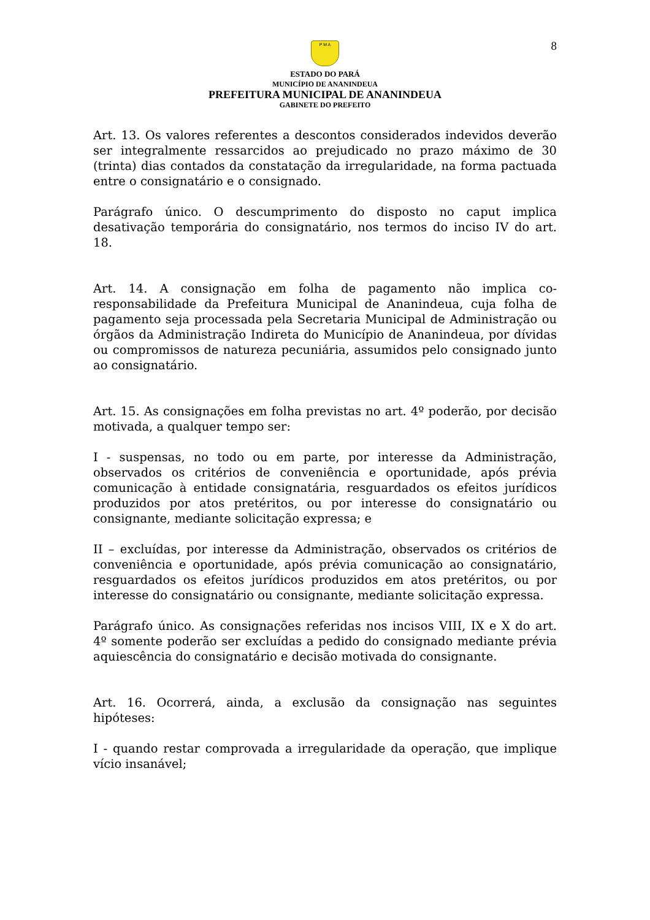8
P M A
ESTADO DO PARÁ
MUNICÍPIO DE ANANINDEUA
PREFEITURA MUNICIPAL DE ANANINDEUA
GABINETE DO PREFEITO
Art. 13. Os valores referentes a descontos considerados indevidos deverão ser integralmente ressarcidos ao prejudicado no prazo máximo de 30 (trinta) dias contados da constatação da irregularidade, na forma pactuada entre o consignatário e o consignado.
Parágrafo único. O descumprimento do disposto no caput implica desativação temporária do consignatário, nos termos do inciso IV do art. 18.
Art. 14. A consignação em folha de pagamento não implica co-responsabilidade da Prefeitura Municipal de Ananindeua, cuja folha de pagamento seja processada pela Secretaria Municipal de Administração ou órgãos da Administração Indireta do Município de Ananindeua, por dívidas ou compromissos de natureza pecuniária, assumidos pelo consignado junto ao consignatário.
Art. 15. As consignações em folha previstas no art. 4º poderão, por decisão motivada, a qualquer tempo ser:
I - suspensas, no todo ou em parte, por interesse da Administração, observados os critérios de conveniência e oportunidade, após prévia comunicação à entidade consignatária, resguardados os efeitos jurídicos produzidos por atos pretéritos, ou por interesse do consignatário ou consignante, mediante solicitação expressa; e
II – excluídas, por interesse da Administração, observados os critérios de conveniência e oportunidade, após prévia comunicação ao consignatário, resguardados os efeitos jurídicos produzidos em atos pretéritos, ou por interesse do consignatário ou consignante, mediante solicitação expressa.
Parágrafo único. As consignações referidas nos incisos VIII, IX e X do art. 4º somente poderão ser excluídas a pedido do consignado mediante prévia aquiescência do consignatário e decisão motivada do consignante.
Art. 16. Ocorrerá, ainda, a exclusão da consignação nas seguintes hipóteses:
I - quando restar comprovada a irregularidade da operação, que implique vício insanável;